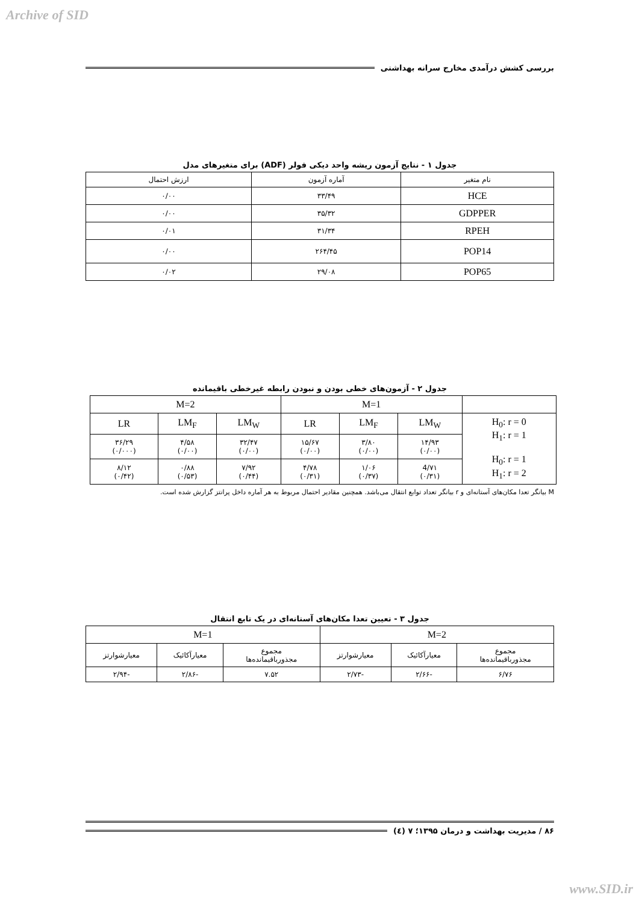Archive of SID
بررسی کشش درآمدی مخارج سرانه بهداشتی
جدول ۱ - نتایج آزمون ریشه واحد دیکی فولر (ADF) برای متغیرهای مدل
| نام متغیر | آماره آزمون | ارزش احتمال |
| --- | --- | --- |
| HCE | ۳۳/۴۹ | ۰/۰۰ |
| GDPPER | ۳۵/۳۲ | ۰/۰۰ |
| RPEH | ۳۱/۳۴ | ۰/۰۱ |
| POP14 | ۲۶۴/۴۵ | ۰/۰۰ |
| POP65 | ۲۹/۰۸ | ۰/۰۲ |
جدول ۲ - آزمون‌های خطی بودن و نبودن رابطه غیرخطی باقیمانده
| | M=1 | | | M=2 | | |
| H<sub>0</sub>: r = 0 H<sub>1</sub>: r = 1 H<sub>0</sub>: r = 1 H<sub>1</sub>: r = 2 | LM<sub>W</sub> | LM<sub>F</sub> | LR | LM<sub>W</sub> | LM<sub>F</sub> | LR |
| | ۱۴/۹۳ (۰/۰۰) | ۳/۸۰ (۰/۰۰) | ۱۵/۶۷ (۰/۰۰) | ۳۲/۴۷ (۰/۰۰) | ۴/۵۸ (۰/۰۰) | ۳۶/۲۹ (۰/۰۰۰) |
| | 4/۷۱ (۰/۳۱) | ۱/۰۶ (۰/۳۷) | ۴/۷۸ (۰/۳۱) | ۷/۹۲ (۰/۴۴) | ۰/۸۸ (۰/۵۳) | ۸/۱۲ (۰/۴۲) |
M بیانگر تعدا مکان‌های آستانه‌ای و r بیانگر تعداد توابع انتقال می‌باشد. همچنین مقادیر احتمال مربوط به هر آماره داخل پرانتز گزارش شده است.
جدول ۳ - تعیین تعدا مکان‌های آستانه‌ای در یک تابع انتقال
| M=2 | | | M=1 | | |
| مجموع مجذورباقیمانده‌ها | معیارآکائیک | معیارشوارتز | مجموع مجذورباقیمانده‌ها | معیارآکائیک | معیارشوارتز |
| ۶/۷۶ | -۲/۶۶ | -۲/۷۳ | ۷.۵۲ | -۲/۸۶ | -۲/۹۴ |
۸۶ / مدیریت بهداشت و درمان ۱۳۹۵؛ ۷ (٤)
www.SID.ir